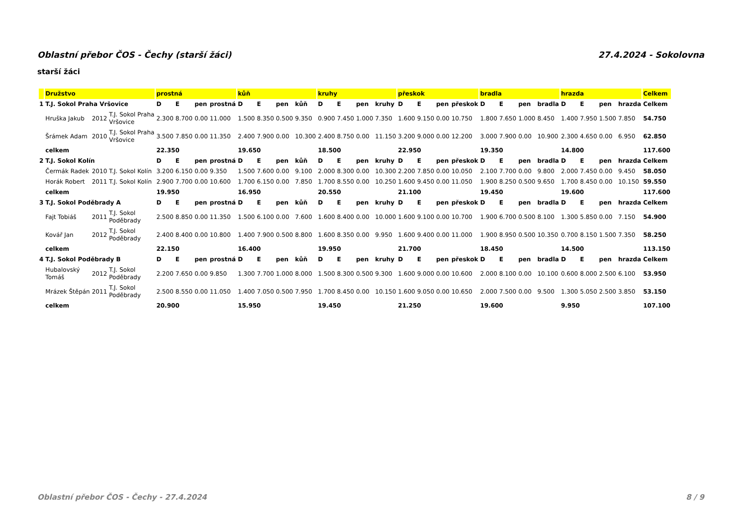Oblastní přebor ČOS - Čechy (starší žáci) 27.4.2024 - Sokolovna
starší žáci
| | Družstvo | | | prostná | | | | kůň | | | | kruhy | | | | přeskok | | | | bradla | | | | hrazda | | | | Celkem |
| --- | --- | --- | --- | --- | --- | --- | --- | --- | --- | --- | --- | --- | --- | --- | --- | --- | --- | --- | --- | --- | --- | --- | --- | --- | --- | --- | --- | --- |
| 1 | T.J. Sokol Praha Vršovice | | | D | E | pen | prostná | D | E | pen | kůň | D | E | pen | kruhy | D | E | pen | přeskok | D | E | pen | bradla | D | E | pen | hrazda | Celkem |
| | Hruška Jakub | 2012 | T.J. Sokol Praha Vršovice | 2.300 | 8.700 | 0.00 | 11.000 | 1.500 | 8.350 | 0.500 | 9.350 | 0.900 | 7.450 | 1.000 | 7.350 | 1.600 | 9.150 | 0.00 | 10.750 | 1.800 | 7.650 | 1.000 | 8.450 | 1.400 | 7.950 | 1.500 | 7.850 | 54.750 |
| | Šrámek Adam | 2010 | T.J. Sokol Praha Vršovice | 3.500 | 7.850 | 0.00 | 11.350 | 2.400 | 7.900 | 0.00 | 10.300 | 2.400 | 8.750 | 0.00 | 11.150 | 3.200 | 9.000 | 0.00 | 12.200 | 3.000 | 7.900 | 0.00 | 10.900 | 2.300 | 4.650 | 0.00 | 6.950 | 62.850 |
| | celkem | | | 22.350 | | | | 19.650 | | | | 18.500 | | | | 22.950 | | | | 19.350 | | | | 14.800 | | | | 117.600 |
| 2 | T.J. Sokol Kolín | | | D | E | pen | prostná | D | E | pen | kůň | D | E | pen | kruhy | D | E | pen | přeskok | D | E | pen | bradla | D | E | pen | hrazda | Celkem |
| | Čermák Radek | 2010 | T.J. Sokol Kolín | 3.200 | 6.150 | 0.00 | 9.350 | 1.500 | 7.600 | 0.00 | 9.100 | 2.000 | 8.300 | 0.00 | 10.300 | 2.200 | 7.850 | 0.00 | 10.050 | 2.100 | 7.700 | 0.00 | 9.800 | 2.000 | 7.450 | 0.00 | 9.450 | 58.050 |
| | Horák Robert | 2011 | T.J. Sokol Kolín | 2.900 | 7.700 | 0.00 | 10.600 | 1.700 | 6.150 | 0.00 | 7.850 | 1.700 | 8.550 | 0.00 | 10.250 | 1.600 | 9.450 | 0.00 | 11.050 | 1.900 | 8.250 | 0.500 | 9.650 | 1.700 | 8.450 | 0.00 | 10.150 | 59.550 |
| | celkem | | | 19.950 | | | | 16.950 | | | | 20.550 | | | | 21.100 | | | | 19.450 | | | | 19.600 | | | | 117.600 |
| 3 | T.J. Sokol Poděbrady A | | | D | E | pen | prostná | D | E | pen | kůň | D | E | pen | kruhy | D | E | pen | přeskok | D | E | pen | bradla | D | E | pen | hrazda | Celkem |
| | Fajt Tobiáš | 2011 | T.J. Sokol Poděbrady | 2.500 | 8.850 | 0.00 | 11.350 | 1.500 | 6.100 | 0.00 | 7.600 | 1.600 | 8.400 | 0.00 | 10.000 | 1.600 | 9.100 | 0.00 | 10.700 | 1.900 | 6.700 | 0.500 | 8.100 | 1.300 | 5.850 | 0.00 | 7.150 | 54.900 |
| | Kovář Jan | 2012 | T.J. Sokol Poděbrady | 2.400 | 8.400 | 0.00 | 10.800 | 1.400 | 7.900 | 0.500 | 8.800 | 1.600 | 8.350 | 0.00 | 9.950 | 1.600 | 9.400 | 0.00 | 11.000 | 1.900 | 8.950 | 0.500 | 10.350 | 0.700 | 8.150 | 1.500 | 7.350 | 58.250 |
| | celkem | | | 22.150 | | | | 16.400 | | | | 19.950 | | | | 21.700 | | | | 18.450 | | | | 14.500 | | | | 113.150 |
| 4 | T.J. Sokol Poděbrady B | | | D | E | pen | prostná | D | E | pen | kůň | D | E | pen | kruhy | D | E | pen | přeskok | D | E | pen | bradla | D | E | pen | hrazda | Celkem |
| | Hubalovský Tomáš | 2012 | T.J. Sokol Poděbrady | 2.200 | 7.650 | 0.00 | 9.850 | 1.300 | 7.700 | 1.000 | 8.000 | 1.500 | 8.300 | 0.500 | 9.300 | 1.600 | 9.000 | 0.00 | 10.600 | 2.000 | 8.100 | 0.00 | 10.100 | 0.600 | 8.000 | 2.500 | 6.100 | 53.950 |
| | Mrázek Štěpán | 2011 | T.J. Sokol Poděbrady | 2.500 | 8.550 | 0.00 | 11.050 | 1.400 | 7.050 | 0.500 | 7.950 | 1.700 | 8.450 | 0.00 | 10.150 | 1.600 | 9.050 | 0.00 | 10.650 | 2.000 | 7.500 | 0.00 | 9.500 | 1.300 | 5.050 | 2.500 | 3.850 | 53.150 |
| | celkem | | | 20.900 | | | | 15.950 | | | | 19.450 | | | | 21.250 | | | | 19.600 | | | | 9.950 | | | | 107.100 |
Oblastní přebor ČOS - Čechy - 27.4.2024 8 / 9